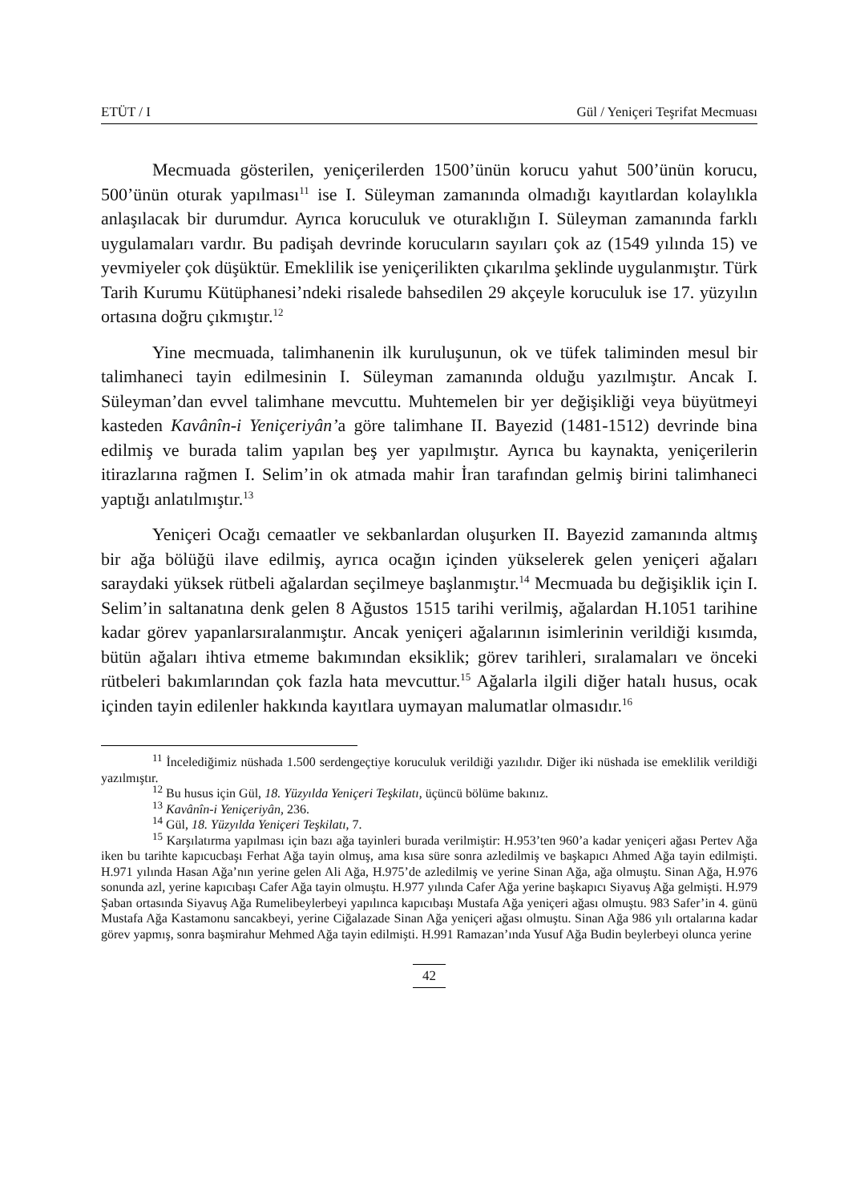ETÜT / I Gül / Yeniçeri Teşrifat Mecmuası
Mecmuada gösterilen, yeniçerilerden 1500’ünün korucu yahut 500’ünün korucu, 500’ünün oturak yapılması<sup>11</sup> ise I. Süleyman zamanında olmadığı kayıtlardan kolaylıkla anlaşılacak bir durumdur. Ayrıca koruculuk ve oturaklığın I. Süleyman zamanında farklı uygulamaları vardır. Bu padişah devrinde korucuların sayıları çok az (1549 yılında 15) ve yevmiyeler çok düşüktür. Emeklilik ise yeniçerilikten çıkarılma şeklinde uygulanmıştır. Türk Tarih Kurumu Kütüphanesi’ndeki risalede bahsedilen 29 akçeyle koruculuk ise 17. yüzyılın ortasına doğru çıkmıştır.<sup>12</sup>
Yine mecmuada, talimhanenin ilk kuruluşunun, ok ve tüfek taliminden mesul bir talimhaneci tayin edilmesinin I. Süleyman zamanında olduğu yazılmıştır. Ancak I. Süleyman’dan evvel talimhane mevcuttu. Muhtemelen bir yer değişikliği veya büyütmeyi kasteden Kavânîn-i Yeniçeriyân’a göre talimhane II. Bayezid (1481-1512) devrinde bina edilmiş ve burada talim yapılan beş yer yapılmıştır. Ayrıca bu kaynakta, yeniçerilerin itirazlarına rağmen I. Selim’in ok atmada mahir İran tarafından gelmiş birini talimhaneci yaptığı anlatılmıştır.<sup>13</sup>
Yeniçeri Ocağı cemaatler ve sekbanlardan oluşurken II. Bayezid zamanında altmış bir ağa bölüğü ilave edilmiş, ayrıca ocağın içinden yükselerek gelen yeniçeri ağaları saraydaki yüksek rütbeli ağalardan seçilmeye başlanmıştır.<sup>14</sup> Mecmuada bu değişiklik için I. Selim’in saltanatına denk gelen 8 Ağustos 1515 tarihi verilmiş, ağalardan H.1051 tarihine kadar görev yapanlarsıralanmıştır. Ancak yeniçeri ağalarının isimlerinin verildiği kısımda, bütün ağaları ihtiva etmeme bakımından eksiklik; görev tarihleri, sıralamaları ve önceki rütbeleri bakımlarından çok fazla hata mevcuttur.<sup>15</sup> Ağalarla ilgili diğer hatalı husus, ocak içinden tayin edilenler hakkında kayıtlara uymayan malumatlar olmasıdır.<sup>16</sup>
<sup>11</sup> İncelediğimiz nüshada 1.500 serdengeçtiye koruculuk verildiği yazılıdır. Diğer iki nüshada ise emeklilik verildiği yazılmıştır.
<sup>12</sup> Bu husus için Gül, 18. Yüzyılda Yeniçeri Teşkilatı, üçüncü bölüme bakınız.
<sup>13</sup> Kavânîn-i Yeniçeriyân, 236.
<sup>14</sup> Gül, 18. Yüzyılda Yeniçeri Teşkilatı, 7.
<sup>15</sup> Karşılatırma yapılması için bazı ağa tayinleri burada verilmiştir: H.953’ten 960’a kadar yeniçeri ağası Pertev Ağa iken bu tarihte kapıcucbaşı Ferhat Ağa tayin olmuş, ama kısa süre sonra azledilmiş ve başkapıcı Ahmed Ağa tayin edilmişti. H.971 yılında Hasan Ağa’nın yerine gelen Ali Ağa, H.975’de azledilmiş ve yerine Sinan Ağa, ağa olmuştu. Sinan Ağa, H.976 sonunda azl, yerine kapıcıbaşı Cafer Ağa tayin olmuştu. H.977 yılında Cafer Ağa yerine başkapıcı Siyavuş Ağa gelmişti. H.979 Şaban ortasında Siyavuş Ağa Rumelibeylerbeyi yapılınca kapıcıbaşı Mustafa Ağa yeniçeri ağası olmuştu. 983 Safer’in 4. günü Mustafa Ağa Kastamonu sancakbeyi, yerine Ciğalazade Sinan Ağa yeniçeri ağası olmuştu. Sinan Ağa 986 yılı ortalarına kadar görev yapmış, sonra başmirahur Mehmed Ağa tayin edilmişti. H.991 Ramazan’ında Yusuf Ağa Budin beylerbeyi olunca yerine
42